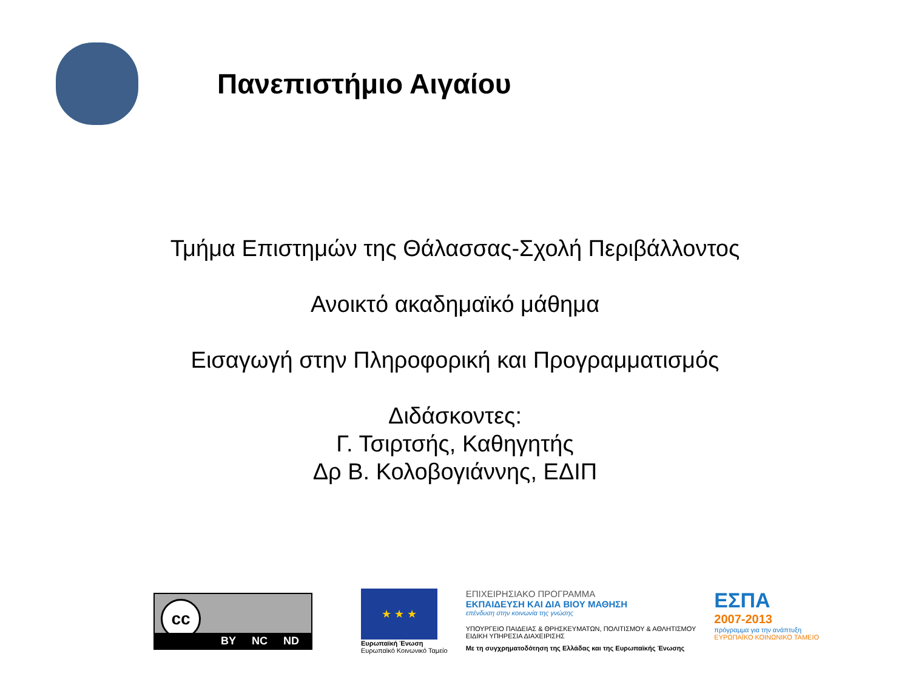Πανεπιστήμιο Αιγαίου
Τμήμα Επιστημών της Θάλασσας-Σχολή Περιβάλλοντος
Ανοικτό ακαδημαϊκό μάθημα
Εισαγωγή στην Πληροφορική και Προγραμματισμός
Διδάσκοντες:
Γ. Τσιρτσής, Καθηγητής
Δρ Β. Κολοβογιάννης, ΕΔΙΠ
cc
BY NC ND
★ ★ ★
Ευρωπαϊκή Ένωση
Ευρωπαϊκό Κοινωνικό Ταμείο
ΕΠΙΧΕΙΡΗΣΙΑΚΟ ΠΡΟΓΡΑΜΜΑ
ΕΚΠΑΙΔΕΥΣΗ ΚΑΙ ΔΙΑ ΒΙΟΥ ΜΑΘΗΣΗ
επένδυση στην κοινωνία της γνώσης
ΥΠΟΥΡΓΕΙΟ ΠΑΙΔΕΙΑΣ & ΘΡΗΣΚΕΥΜΑΤΩΝ, ΠΟΛΙΤΙΣΜΟΥ & ΑΘΛΗΤΙΣΜΟΥ
ΕΙΔΙΚΗ ΥΠΗΡΕΣΙΑ ΔΙΑΧΕΙΡΙΣΗΣ
Με τη συγχρηματοδότηση της Ελλάδας και της Ευρωπαϊκής Ένωσης
ΕΣΠΑ
2007-2013
πρόγραμμα για την ανάπτυξη
ΕΥΡΩΠΑΪΚΟ ΚΟΙΝΩΝΙΚΟ ΤΑΜΕΙΟ